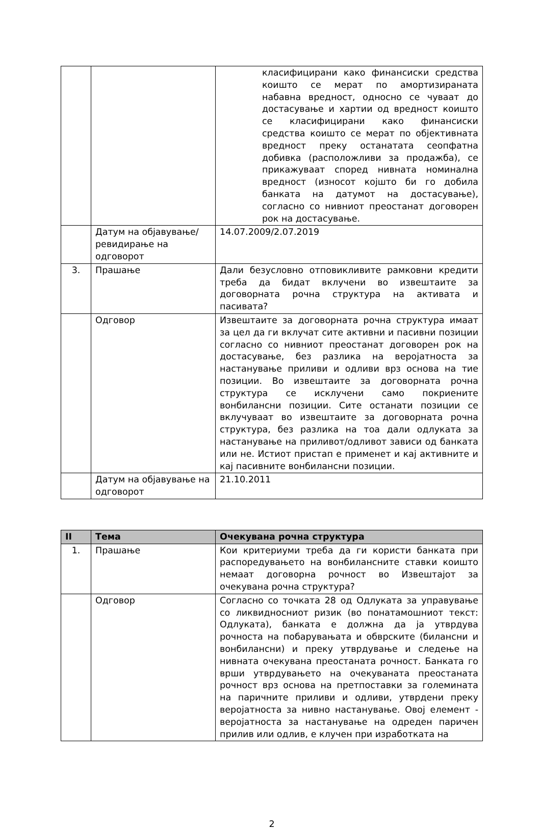| | | класифицирани како финансиски средства коишто се мерат по амортизираната набавна вредност, односно се чуваат до достасување и хартии од вредност коишто се класифицирани како финансиски средства коишто се мерат по објективната вредност преку останатата сеопфатна добивка (расположливи за продажба), се прикажуваат според нивната номинална вредност (износот којшто би го добила банката на датумот на достасување), согласно со нивниот преостанат договорен рок на достасување. |
| | Датум на објавување/ревидирање на одговорот | 14.07.2009/2.07.2019 |
| 3. | Прашање | Дали безусловно отповикливите рамковни кредити треба да бидат вклучени во извештаите за договорната рочна структура на активата и пасивата? |
| | Одговор | Извештаите за договорната рочна структура имаат за цел да ги вклучат сите активни и пасивни позиции согласно со нивниот преостанат договорен рок на достасување, без разлика на веројатноста за настанување приливи и одливи врз основа на тие позиции. Во извештаите за договорната рочна структура се исклучени само покриените вонбилансни позиции. Сите останати позиции се вклучуваат во извештаите за договорната рочна структура, без разлика на тоа дали одлуката за настанување на приливот/одливот зависи од банката или не. Истиот пристап е применет и кај активните и кај пасивните вонбилансни позиции. |
| | Датум на објавување на одговорот | 21.10.2011 |
| II | Тема | Очекувана рочна структура |
| --- | --- | --- |
| 1. | Прашање | Кои критериуми треба да ги користи банката при распоредувањето на вонбилансните ставки коишто немаат договорна рочност во Извештајот за очекувана рочна структура? |
| | Одговор | Согласно со точката 28 од Одлуката за управување со ликвидносниот ризик (во понатамошниот текст: Одлуката), банката е должна да ја утврдува рочноста на побарувањата и обврските (билансни и вонбилансни) и преку утврдување и следење на нивната очекувана преостаната рочност. Банката го врши утврдувањето на очекуваната преостаната рочност врз основа на претпоставки за големината на паричните приливи и одливи, утврдени преку веројатноста за нивно настанување. Овој елемент - веројатноста за настанување на одреден паричен прилив или одлив, е клучен при изработката на |
2